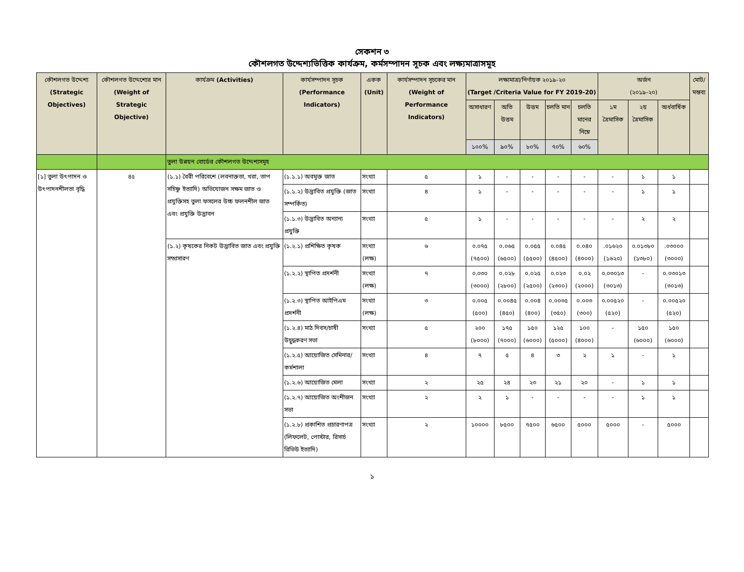সেকশন ৩
কৌশলগত উদ্দেশ্যভিত্তিক কার্যক্রম, কর্মসম্পাদন সূচক এবং লক্ষ্যমাত্রাসমূহ
| কৌশলগত উদ্দেশ্য (Strategic Objectives) | কৌশলগত উদ্দেশ্যের মান (Weight of Strategic Objective) | কার্যক্রম (Activities) | কার্যসম্পাদন সূচক (Performance Indicators) | একক (Unit) | কার্যসম্পাদন সূচকের মান (Weight of Performance Indicators) | লক্ষ্যমাত্রা/নির্ণায়ক ২০১৯-২০ (Target /Criteria Value for FY 2019-20) | | | | | অর্জন (২০১৯-২০) | | | মোট/ মন্তব্য |
| --- | --- | --- | --- | --- | --- | --- | --- | --- | --- | --- | --- | --- | --- | --- |
| | | | | | | অসাধারণ | অতি উত্তম | উত্তম | চলতি মান | চলতি মানের নিম্নে | ১ম ত্রৈমাসিক | ২য় ত্রৈমাসিক | অর্ধবার্ষিক | |
| | | | | | | ১০০% | ৯০% | ৮০% | ৭০% | ৬০% | | | | |
| | | তুলা উন্নয়ন বোর্ডের কৌশলগত উদ্দেশ্যসমূহ | | | | | | | | | | | | |
| [১] তুলা উৎপাদন ও উৎপাদনশীলতা বৃদ্ধি | ৪৫ | (১.১) বৈরী পরিবেশে (লবনাক্ততা, খরা, তাপ সহিষ্ণু ইত্যাদি) অভিযোজন সক্ষম জাত ও প্রযুক্তিসহ তুলা ফসলের উচ্চ ফলনশীল জাত এবং প্রযুক্তি উদ্ভাবন | (১.১.১) অবমুক্ত জাত | সংখ্যা | ৫ | ১ | - | - | - | - | - | ১ | ১ | |
| | | | (১.১.২) উদ্ভাবিত প্রযুক্তি (জাত সম্পর্কিত) | সংখ্যা | ৪ | ১ | - | - | - | - | - | ১ | ১ | |
| | | | (১.১.৩) উদ্ভাবিত অন্যান্য প্রযুক্তি | সংখ্যা | ৫ | ১ | - | - | - | - | - | ২ | ২ | |
| | | (১.২) কৃষকের নিকট উদ্ভাবিত জাত এবং প্রযুক্তি সম্প্রসারণ | (১.২.১) প্রশিক্ষিত কৃষক | সংখ্যা (লক্ষ) | ৬ | ০.০৭৫ (৭৫০০) | ০.০৬৫ (৬৫০০) | ০.০৫৫ (৫৫০০) | ০.০৪৫ (৪৫০০) | ০.০৪০ (৪০০০) | .০১৬২০ (১৬২০) | ০.০১৩৮০ (১৩৮০) | .০৩০০০ (৩০০০) | |
| | | | (১.২.২) স্থাপিত প্রদর্শনী | সংখ্যা (লক্ষ) | ৭ | ০.০৩০ (৩০০০) | ০.০২৮ (২৮০০) | ০.০২৫ (২৫০০) | ০.০২৩ (২৩০০) | ০.০২ (২০০০) | ০.০৩০১৩ (৩০১৩) | - | ০.০৩০১৩ (৩০১৩) | |
| | | | (১.২.৩) স্থাপিত আইপিএম প্রদর্শনী | সংখ্যা (লক্ষ) | ৩ | ০.০০৫ (৫০০) | ০.০০৪৫ (৪৫০) | ০.০০৪ (৪০০) | ০.০০৩৫ (৩৫০) | ০.০০৩ (৩০০) | ০.০০৫২০ (৫২০) | - | ০.০০৫২০ (৫২০) | |
| | | | (১.২.৪) মাঠ দিবস/চাষী উদ্বুদ্ধকরণ সভা | সংখ্যা | ৫ | ২০০ (৮০০০) | ১৭৫ (৭০০০) | ১৫০ (৬০০০) | ১২৫ (৫০০০) | ১০০ (৪০০০) | - | ১৫০ (৬০০০) | ১৫০ (৬০০০) | |
| | | | (১.২.৫) আয়োজিত সেমিনার/ কর্মশালা | সংখ্যা | ৪ | ৭ | ৫ | ৪ | ৩ | ২ | ১ | - | ১ | |
| | | | (১.২.৬) আয়োজিত মেলা | সংখ্যা | ২ | ২৫ | ২৪ | ২৩ | ২১ | ২০ | - | ১ | ১ | |
| | | | (১.২.৭) আয়োজিত অংশীজন সভা | সংখ্যা | ২ | ২ | ১ | - | - | - | - | ১ | ১ | |
| | | | (১.২.৮) প্রকাশিত প্রচারণাপত্র (লিফলেট, পোস্টার, রিসার্চ রিভিউ ইত্যাদি) | সংখ্যা | ২ | ১০০০০ | ৮৫০০ | ৭৫০০ | ৬৫০০ | ৫০০০ | ৫০০০ | - | ৫০০০ | |
১